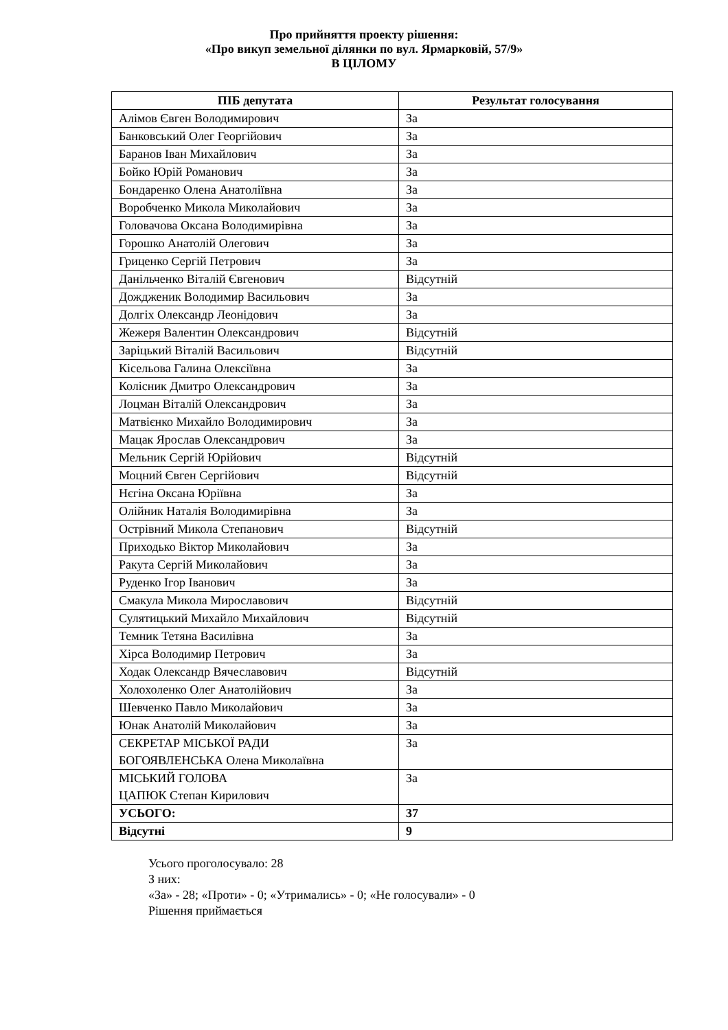Про прийняття проекту рішення:
«Про викуп земельної ділянки по вул. Ярмарковій, 57/9»
В ЦІЛОМУ
| ПІБ депутата | Результат голосування |
| --- | --- |
| Алімов Євген Володимирович | За |
| Банковський Олег Георгійович | За |
| Баранов Іван Михайлович | За |
| Бойко Юрій Романович | За |
| Бондаренко Олена Анатоліївна | За |
| Воробченко Микола Миколайович | За |
| Головачова Оксана Володимирівна | За |
| Горошко Анатолій Олегович | За |
| Гриценко Сергій Петрович | За |
| Данільченко Віталій Євгенович | Відсутній |
| Дождженик Володимир Васильович | За |
| Долгіх Олександр Леонідович | За |
| Жежеря Валентин Олександрович | Відсутній |
| Заріцький Віталій Васильович | Відсутній |
| Кісельова Галина Олексіївна | За |
| Колісник Дмитро Олександрович | За |
| Лоцман Віталій Олександрович | За |
| Матвієнко Михайло Володимирович | За |
| Мацак Ярослав Олександрович | За |
| Мельник Сергій Юрійович | Відсутній |
| Моцний Євген Сергійович | Відсутній |
| Нєгіна Оксана Юріївна | За |
| Олійник Наталія Володимирівна | За |
| Острівний Микола Степанович | Відсутній |
| Приходько Віктор Миколайович | За |
| Ракута Сергій Миколайович | За |
| Руденко Ігор Іванович | За |
| Смакула Микола Мирославович | Відсутній |
| Сулятицький Михайло Михайлович | Відсутній |
| Темник Тетяна Василівна | За |
| Хірса Володимир Петрович | За |
| Ходак Олександр Вячеславович | Відсутній |
| Холохоленко Олег Анатолійович | За |
| Шевченко Павло Миколайович | За |
| Юнак Анатолій Миколайович | За |
| СЕКРЕТАР МІСЬКОЇ РАДИ БОГОЯВЛЕНСЬКА Олена Миколаївна | За |
| МІСЬКИЙ ГОЛОВА ЦАПЮК Степан Кирилович | За |
| УСЬОГО: | 37 |
| Відсутні | 9 |
Усього проголосувало: 28
З них:
«За» - 28; «Проти» - 0; «Утримались» - 0; «Не голосували» - 0
Рішення приймається